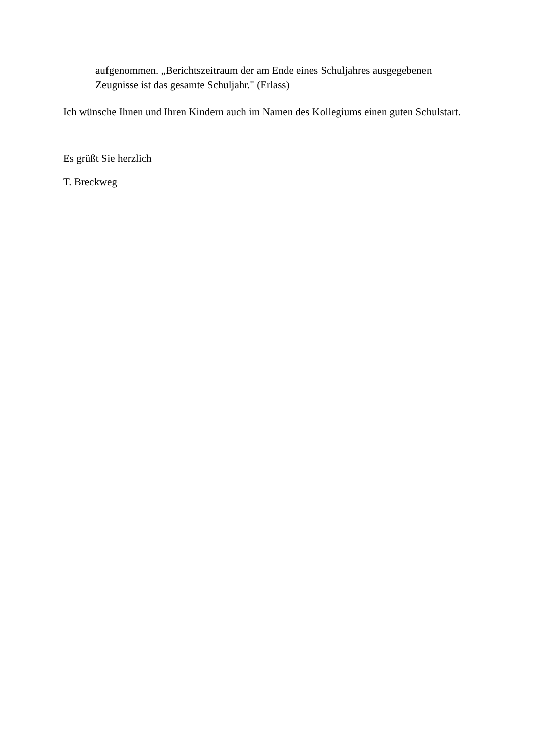aufgenommen. „Berichtszeitraum der am Ende eines Schuljahres ausgegebenen
Zeugnisse ist das gesamte Schuljahr." (Erlass)
Ich wünsche Ihnen und Ihren Kindern auch im Namen des Kollegiums einen guten Schulstart.
Es grüßt Sie herzlich
T. Breckweg